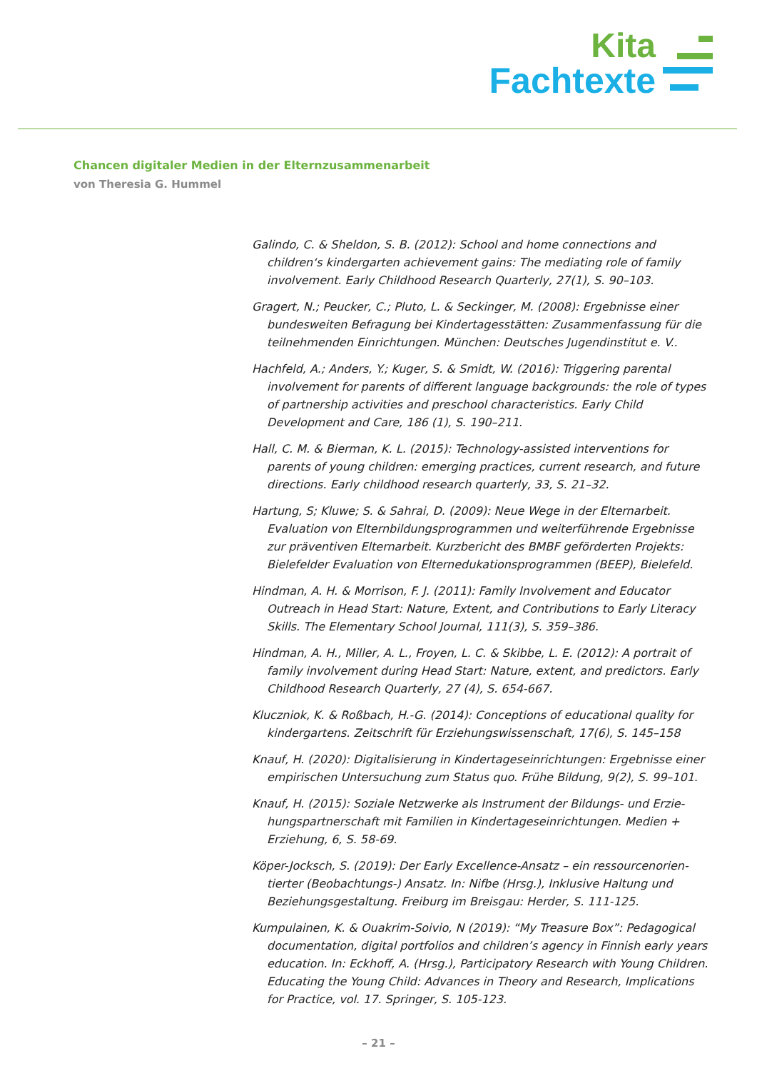Kita
Fachtexte
Chancen digitaler Medien in der Elternzusammenarbeit
von Theresia G. Hummel
Galindo, C. & Sheldon, S. B. (2012): School and home connections and children‘s kindergarten achievement gains: The mediating role of family involvement. Early Childhood Research Quarterly, 27(1), S. 90–103.
Gragert, N.; Peucker, C.; Pluto, L. & Seckinger, M. (2008): Ergebnisse einer bundesweiten Befragung bei Kindertagesstätten: Zusammenfassung für die teilnehmenden Einrichtungen. München: Deutsches Jugendinstitut e. V..
Hachfeld, A.; Anders, Y.; Kuger, S. & Smidt, W. (2016): Triggering parental involvement for parents of different language backgrounds: the role of types of partnership activities and preschool characteristics. Early Child Development and Care, 186 (1), S. 190–211.
Hall, C. M. & Bierman, K. L. (2015): Technology-assisted interventions for parents of young children: emerging practices, current research, and future directions. Early childhood research quarterly, 33, S. 21–32.
Hartung, S; Kluwe; S. & Sahrai, D. (2009): Neue Wege in der Elternarbeit. Evaluation von Elternbildungsprogrammen und weiterführende Ergebnisse zur präventiven Elternarbeit. Kurzbericht des BMBF geförderten Projekts: Bielefelder Evaluation von Elternedukationsprogrammen (BEEP), Bielefeld.
Hindman, A. H. & Morrison, F. J. (2011): Family Involvement and Educator Outreach in Head Start: Nature, Extent, and Contributions to Early Literacy Skills. The Elementary School Journal, 111(3), S. 359–386.
Hindman, A. H., Miller, A. L., Froyen, L. C. & Skibbe, L. E. (2012): A portrait of family involvement during Head Start: Nature, extent, and predictors. Early Childhood Research Quarterly, 27 (4), S. 654-667.
Kluczniok, K. & Roßbach, H.-G. (2014): Conceptions of educational quality for kindergartens. Zeitschrift für Erziehungswissenschaft, 17(6), S. 145–158
Knauf, H. (2020): Digitalisierung in Kindertageseinrichtungen: Ergebnisse einer empirischen Untersuchung zum Status quo. Frühe Bildung, 9(2), S. 99–101.
Knauf, H. (2015): Soziale Netzwerke als Instrument der Bildungs- und Erzie-hungspartnerschaft mit Familien in Kindertageseinrichtungen. Medien + Erziehung, 6, S. 58-69.
Köper-Jocksch, S. (2019): Der Early Excellence-Ansatz – ein ressourcenorien-tierter (Beobachtungs-) Ansatz. In: Nifbe (Hrsg.), Inklusive Haltung und Beziehungsgestaltung. Freiburg im Breisgau: Herder, S. 111-125.
Kumpulainen, K. & Ouakrim-Soivio, N (2019): “My Treasure Box”: Pedagogical documentation, digital portfolios and children’s agency in Finnish early years education. In: Eckhoff, A. (Hrsg.), Participatory Research with Young Children. Educating the Young Child: Advances in Theory and Research, Implications for Practice, vol. 17. Springer, S. 105-123.
– 21 –